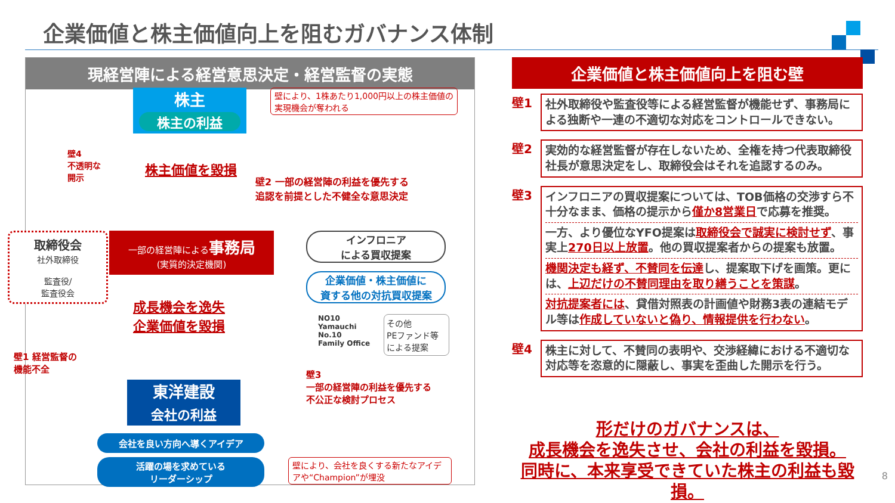企業価値と株主価値向上を阻むガバナンス体制
現経営陣による経営意思決定・経営監督の実態
株主
株主の利益
壁により、1株あたり1,000円以上の株主価値の実現機会が奪われる
壁4
不透明な
開示
株主価値を毀損
壁2 一部の経営陣の利益を優先する
追認を前提とした不健全な意思決定
取締役会
社外取締役
監査役/
監査役会
一部の経営陣による事務局
(実質的決定機関)
インフロニア
による買収提案
企業価値・株主価値に
資する他の対抗買収提案
NO10
Yamauchi
No.10
Family Office
その他
PEファンド等
による提案
壁1 経営監督の
機能不全
成長機会を逸失
企業価値を毀損
壁3
一部の経営陣の利益を優先する
不公正な検討プロセス
東洋建設
会社の利益
会社を良い方向へ導くアイデア
活躍の場を求めている
リーダーシップ
壁により、会社を良くする新たなアイデアや“Champion”が埋没
企業価値と株主価値向上を阻む壁
壁1
社外取締役や監査役等による経営監督が機能せず、事務局による独断や一連の不適切な対応をコントロールできない。
壁2
実効的な経営監督が存在しないため、全権を持つ代表取締役社長が意思決定をし、取締役会はそれを追認するのみ。
壁3
インフロニアの買収提案については、TOB価格の交渉すら不十分なまま、価格の提示から僅か8営業日で応募を推奨。
一方、より優位なYFO提案は取締役会で誠実に検討せず、事実上270日以上放置。他の買収提案者からの提案も放置。
機関決定も経ず、不賛同を伝達し、提案取下げを画策。更には、上辺だけの不賛同理由を取り繕うことを策謀。
対抗提案者には、貸借対照表の計画値や財務3表の連結モデル等は作成していないと偽り、情報提供を行わない。
壁4
株主に対して、不賛同の表明や、交渉経緯における不適切な対応等を恣意的に隠蔽し、事実を歪曲した開示を行う。
形だけのガバナンスは、
成長機会を逸失させ、会社の利益を毀損。
同時に、本来享受できていた株主の利益も毀損。
8